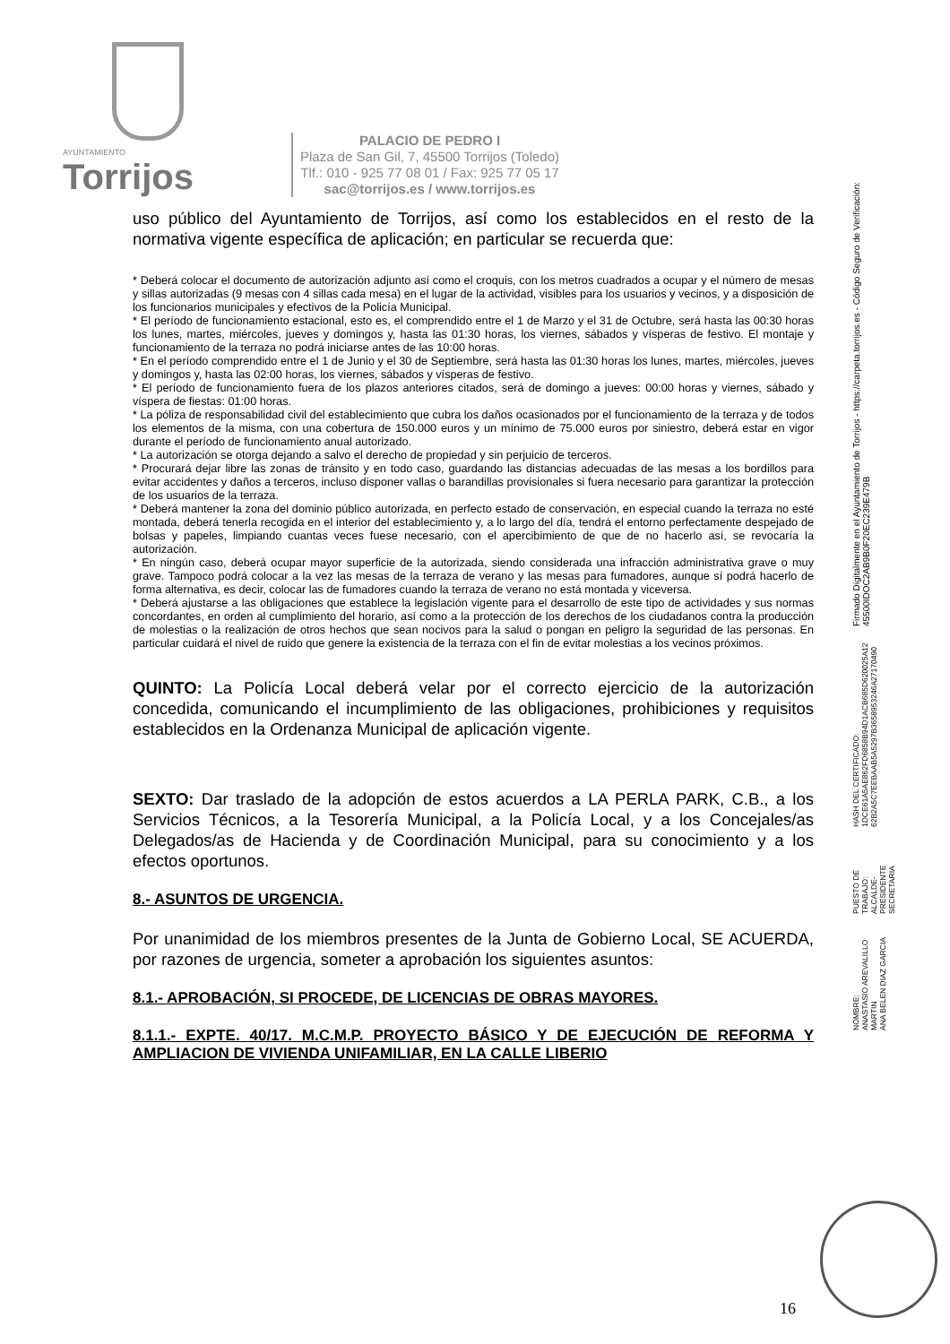AYUNTAMIENTO
Torrijos
PALACIO DE PEDRO I
Plaza de San Gil, 7, 45500 Torrijos (Toledo)
Tlf.: 010 - 925 77 08 01 / Fax: 925 77 05 17
sac@torrijos.es / www.torrijos.es
uso público del Ayuntamiento de Torrijos, así como los establecidos en el resto de la normativa vigente específica de aplicación; en particular se recuerda que:
* Deberá colocar el documento de autorización adjunto así como el croquis, con los metros cuadrados a ocupar y el número de mesas y sillas autorizadas (9 mesas con 4 sillas cada mesa) en el lugar de la actividad, visibles para los usuarios y vecinos, y a disposición de los funcionarios municipales y efectivos de la Policía Municipal.
* El período de funcionamiento estacional, esto es, el comprendido entre el 1 de Marzo y el 31 de Octubre, será hasta las 00:30 horas los lunes, martes, miércoles, jueves y domingos y, hasta las 01:30 horas, los viernes, sábados y vísperas de festivo. El montaje y funcionamiento de la terraza no podrá iniciarse antes de las 10:00 horas.
* En el período comprendido entre el 1 de Junio y el 30 de Septiembre, será hasta las 01:30 horas los lunes, martes, miércoles, jueves y domingos y, hasta las 02:00 horas, los viernes, sábados y vísperas de festivo.
* El período de funcionamiento fuera de los plazos anteriores citados, será de domingo a jueves: 00:00 horas y viernes, sábado y víspera de fiestas: 01:00 horas.
* La póliza de responsabilidad civil del establecimiento que cubra los daños ocasionados por el funcionamiento de la terraza y de todos los elementos de la misma, con una cobertura de 150.000 euros y un mínimo de 75.000 euros por siniestro, deberá estar en vigor durante el período de funcionamiento anual autorizado.
* La autorización se otorga dejando a salvo el derecho de propiedad y sin perjuicio de terceros.
* Procurará dejar libre las zonas de tránsito y en todo caso, guardando las distancias adecuadas de las mesas a los bordillos para evitar accidentes y daños a terceros, incluso disponer vallas o barandillas provisionales si fuera necesario para garantizar la protección de los usuarios de la terraza.
* Deberá mantener la zona del dominio público autorizada, en perfecto estado de conservación, en especial cuando la terraza no esté montada, deberá tenerla recogida en el interior del establecimiento y, a lo largo del día, tendrá el entorno perfectamente despejado de bolsas y papeles, limpiando cuantas veces fuese necesario, con el apercibimiento de que de no hacerlo así, se revocaría la autorización.
* En ningún caso, deberá ocupar mayor superficie de la autorizada, siendo considerada una infracción administrativa grave o muy grave. Tampoco podrá colocar a la vez las mesas de la terraza de verano y las mesas para fumadores, aunque sí podrá hacerlo de forma alternativa, es decir, colocar las de fumadores cuando la terraza de verano no está montada y viceversa.
* Deberá ajustarse a las obligaciones que establece la legislación vigente para el desarrollo de este tipo de actividades y sus normas concordantes, en orden al cumplimiento del horario, así como a la protección de los derechos de los ciudadanos contra la producción de molestias o la realización de otros hechos que sean nocivos para la salud o pongan en peligro la seguridad de las personas. En particular cuidará el nivel de ruido que genere la existencia de la terraza con el fin de evitar molestias a los vecinos próximos.
QUINTO: La Policía Local deberá velar por el correcto ejercicio de la autorización concedida, comunicando el incumplimiento de las obligaciones, prohibiciones y requisitos establecidos en la Ordenanza Municipal de aplicación vigente.
SEXTO: Dar traslado de la adopción de estos acuerdos a LA PERLA PARK, C.B., a los Servicios Técnicos, a la Tesorería Municipal, a la Policía Local, y a los Concejales/as Delegados/as de Hacienda y de Coordinación Municipal, para su conocimiento y a los efectos oportunos.
8.- ASUNTOS DE URGENCIA.
Por unanimidad de los miembros presentes de la Junta de Gobierno Local, SE ACUERDA, por razones de urgencia, someter a aprobación los siguientes asuntos:
8.1.- APROBACIÓN, SI PROCEDE, DE LICENCIAS DE OBRAS MAYORES.
8.1.1.- EXPTE. 40/17. M.C.M.P. PROYECTO BÁSICO Y DE EJECUCIÓN DE REFORMA Y AMPLIACION DE VIVIENDA UNIFAMILIAR, EN LA CALLE LIBERIO
NOMBRE:
ANASTASIO AREVALILLO MARTIN
ANA BELEN DIAZ GARCIA
PUESTO DE TRABAJO:
ALCALDE-PRESIDENTE
SECRETARIA
HASH DEL CERTIFICADO:
1DCE61A5AE862FD6858B94D1ACB685D620025A12
62B2A5C7EEBAAB5A5297B3658953246A27170490
Firmado Digitalmente en el Ayuntamiento de Torrijos - https://carpeta.torrijos.es - Código Seguro de Verificación: 45500IDOC2AB9B0F20EC239E479B
16